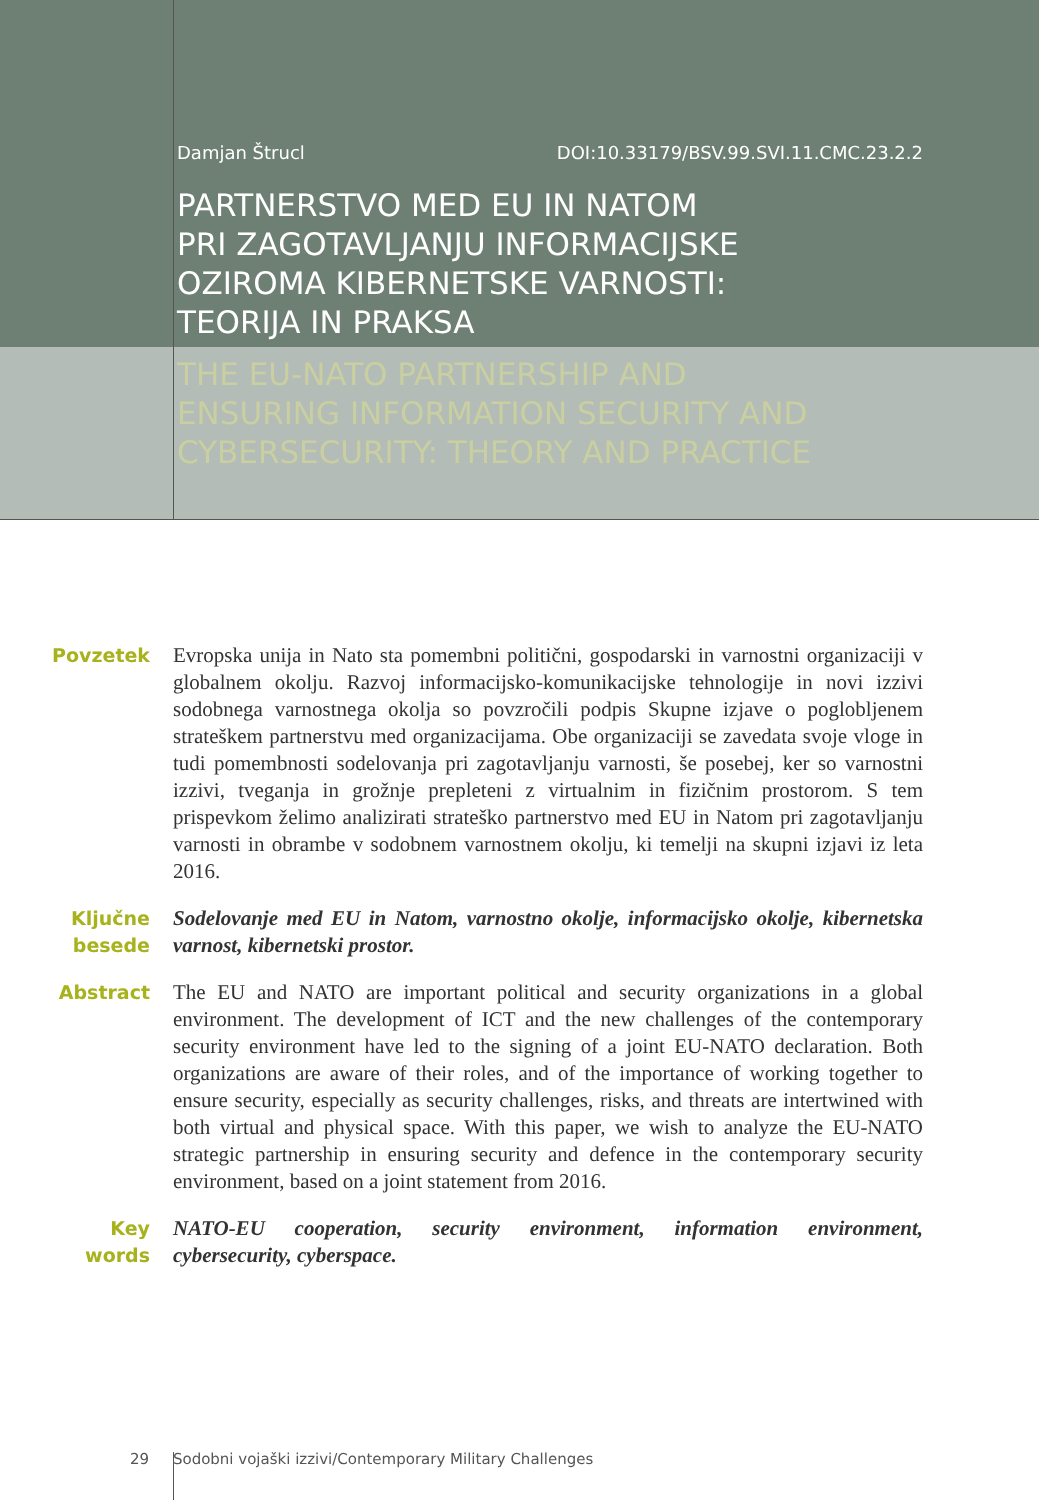Damjan Štrucl DOI:10.33179/BSV.99.SVI.11.CMC.23.2.2
PARTNERSTVO MED EU IN NATOM
PRI ZAGOTAVLJANJU INFORMACIJSKE
OZIROMA KIBERNETSKE VARNOSTI:
TEORIJA IN PRAKSA
THE EU-NATO PARTNERSHIP AND
ENSURING INFORMATION SECURITY AND
CYBERSECURITY: THEORY AND PRACTICE
Povzetek Evropska unija in Nato sta pomembni politični, gospodarski in varnostni organizaciji v globalnem okolju. Razvoj informacijsko-komunikacijske tehnologije in novi izzivi sodobnega varnostnega okolja so povzročili podpis Skupne izjave o poglobljenem strateškem partnerstvu med organizacijama. Obe organizaciji se zavedata svoje vloge in tudi pomembnosti sodelovanja pri zagotavljanju varnosti, še posebej, ker so varnostni izzivi, tveganja in grožnje prepleteni z virtualnim in fizičnim prostorom. S tem prispevkom želimo analizirati strateško partnerstvo med EU in Natom pri zagotavljanju varnosti in obrambe v sodobnem varnostnem okolju, ki temelji na skupni izjavi iz leta 2016.
Ključne besede
Sodelovanje med EU in Natom, varnostno okolje, informacijsko okolje, kibernetska varnost, kibernetski prostor.
Abstract The EU and NATO are important political and security organizations in a global environment. The development of ICT and the new challenges of the contemporary security environment have led to the signing of a joint EU-NATO declaration. Both organizations are aware of their roles, and of the importance of working together to ensure security, especially as security challenges, risks, and threats are intertwined with both virtual and physical space. With this paper, we wish to analyze the EU-NATO strategic partnership in ensuring security and defence in the contemporary security environment, based on a joint statement from 2016.
Key words NATO-EU cooperation, security environment, information environment, cybersecurity, cyberspace.
29 Sodobni vojaški izzivi/Contemporary Military Challenges